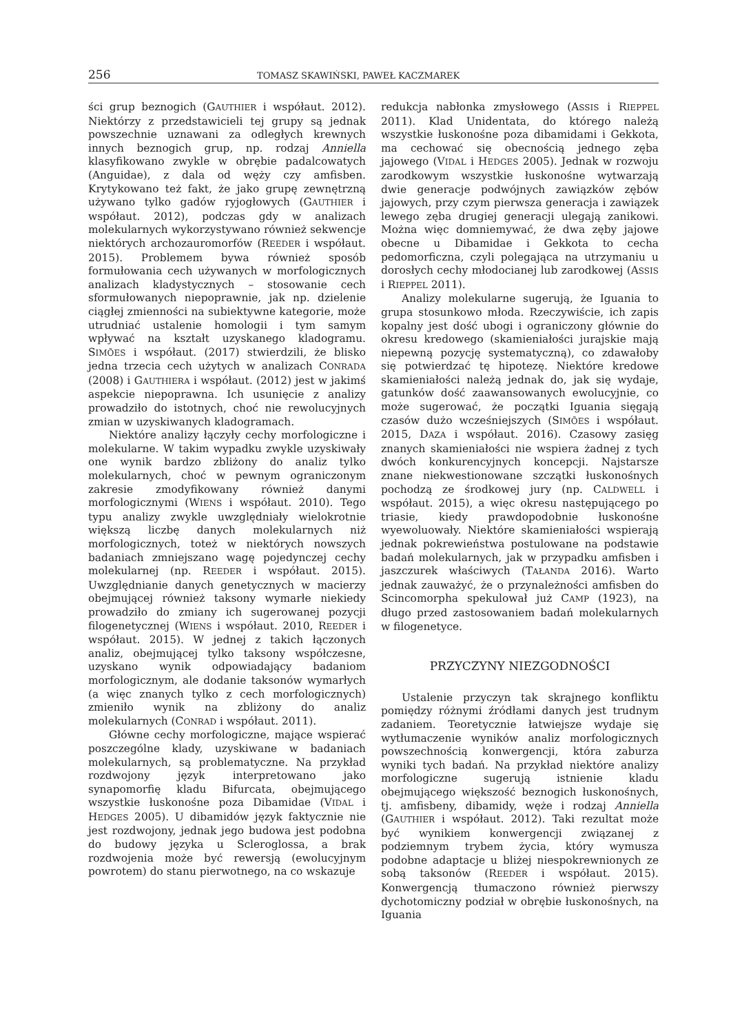256 TOMASZ SKAWIŃSKI, PAWEŁ KACZMAREK
ści grup beznogich (GAUTHIER i współaut. 2012). Niektórzy z przedstawicieli tej grupy są jednak powszechnie uznawani za odległych krewnych innych beznogich grup, np. rodzaj Anniella klasyfikowano zwykle w obrębie padalcowatych (Anguidae), z dala od węży czy amfisben. Krytykowano też fakt, że jako grupę zewnętrzną używano tylko gadów ryjogłowych (GAUTHIER i współaut. 2012), podczas gdy w analizach molekularnych wykorzystywano również sekwencje niektórych archozauromorfów (REEDER i współaut. 2015). Problemem bywa również sposób formułowania cech używanych w morfologicznych analizach kladystycznych – stosowanie cech sformułowanych niepoprawnie, jak np. dzielenie ciągłej zmienności na subiektywne kategorie, może utrudniać ustalenie homologii i tym samym wpływać na kształt uzyskanego kladogramu. SIMÕES i współaut. (2017) stwierdzili, że blisko jedna trzecia cech użytych w analizach CONRADA (2008) i GAUTHIERA i współaut. (2012) jest w jakimś aspekcie niepoprawna. Ich usunięcie z analizy prowadziło do istotnych, choć nie rewolucyjnych zmian w uzyskiwanych kladogramach.
Niektóre analizy łączyły cechy morfologiczne i molekularne. W takim wypadku zwykle uzyskiwały one wynik bardzo zbliżony do analiz tylko molekularnych, choć w pewnym ograniczonym zakresie zmodyfikowany również danymi morfologicznymi (WIENS i współaut. 2010). Tego typu analizy zwykle uwzględniały wielokrotnie większą liczbę danych molekularnych niż morfologicznych, toteż w niektórych nowszych badaniach zmniejszano wagę pojedynczej cechy molekularnej (np. REEDER i współaut. 2015). Uwzględnianie danych genetycznych w macierzy obejmującej również taksony wymarłe niekiedy prowadziło do zmiany ich sugerowanej pozycji filogenetycznej (WIENS i współaut. 2010, REEDER i współaut. 2015). W jednej z takich łączonych analiz, obejmującej tylko taksony współczesne, uzyskano wynik odpowiadający badaniom morfologicznym, ale dodanie taksonów wymarłych (a więc znanych tylko z cech morfologicznych) zmieniło wynik na zbliżony do analiz molekularnych (CONRAD i współaut. 2011).
Główne cechy morfologiczne, mające wspierać poszczególne klady, uzyskiwane w badaniach molekularnych, są problematyczne. Na przykład rozdwojony język interpretowano jako synapomorfię kladu Bifurcata, obejmującego wszystkie łuskonośne poza Dibamidae (VIDAL i HEDGES 2005). U dibamidów język faktycznie nie jest rozdwojony, jednak jego budowa jest podobna do budowy języka u Scleroglossa, a brak rozdwojenia może być rewersją (ewolucyjnym powrotem) do stanu pierwotnego, na co wskazuje
redukcja nabłonka zmysłowego (ASSIS i RIEPPEL 2011). Klad Unidentata, do którego należą wszystkie łuskonośne poza dibamidami i Gekkota, ma cechować się obecnością jednego zęba jajowego (VIDAL i HEDGES 2005). Jednak w rozwoju zarodkowym wszystkie łuskonośne wytwarzają dwie generacje podwójnych zawiązków zębów jajowych, przy czym pierwsza generacja i zawiązek lewego zęba drugiej generacji ulegają zanikowi. Można więc domniemywać, że dwa zęby jajowe obecne u Dibamidae i Gekkota to cecha pedomorficzna, czyli polegająca na utrzymaniu u dorosłych cechy młodocianej lub zarodkowej (ASSIS i RIEPPEL 2011).
Analizy molekularne sugerują, że Iguania to grupa stosunkowo młoda. Rzeczywiście, ich zapis kopalny jest dość ubogi i ograniczony głównie do okresu kredowego (skamieniałości jurajskie mają niepewną pozycję systematyczną), co zdawałoby się potwierdzać tę hipotezę. Niektóre kredowe skamieniałości należą jednak do, jak się wydaje, gatunków dość zaawansowanych ewolucyjnie, co może sugerować, że początki Iguania sięgają czasów dużo wcześniejszych (SIMÕES i współaut. 2015, DAZA i współaut. 2016). Czasowy zasięg znanych skamieniałości nie wspiera żadnej z tych dwóch konkurencyjnych koncepcji. Najstarsze znane niekwestionowane szczątki łuskonośnych pochodzą ze środkowej jury (np. CALDWELL i współaut. 2015), a więc okresu następującego po triasie, kiedy prawdopodobnie łuskonośne wyewoluowały. Niektóre skamieniałości wspierają jednak pokrewieństwa postulowane na podstawie badań molekularnych, jak w przypadku amfisben i jaszczurek właściwych (TAŁANDA 2016). Warto jednak zauważyć, że o przynależności amfisben do Scincomorpha spekulował już CAMP (1923), na długo przed zastosowaniem badań molekularnych w filogenetyce.
PRZYCZYNY NIEZGODNOŚCI
Ustalenie przyczyn tak skrajnego konfliktu pomiędzy różnymi źródłami danych jest trudnym zadaniem. Teoretycznie łatwiejsze wydaje się wytłumaczenie wyników analiz morfologicznych powszechnością konwergencji, która zaburza wyniki tych badań. Na przykład niektóre analizy morfologiczne sugerują istnienie kladu obejmującego większość beznogich łuskonośnych, tj. amfisbeny, dibamidy, węże i rodzaj Anniella (GAUTHIER i współaut. 2012). Taki rezultat może być wynikiem konwergencji związanej z podziemnym trybem życia, który wymusza podobne adaptacje u bliżej niespokrewnionych ze sobą taksonów (REEDER i współaut. 2015). Konwergencją tłumaczono również pierwszy dychotomiczny podział w obrębie łuskonośnych, na Iguania